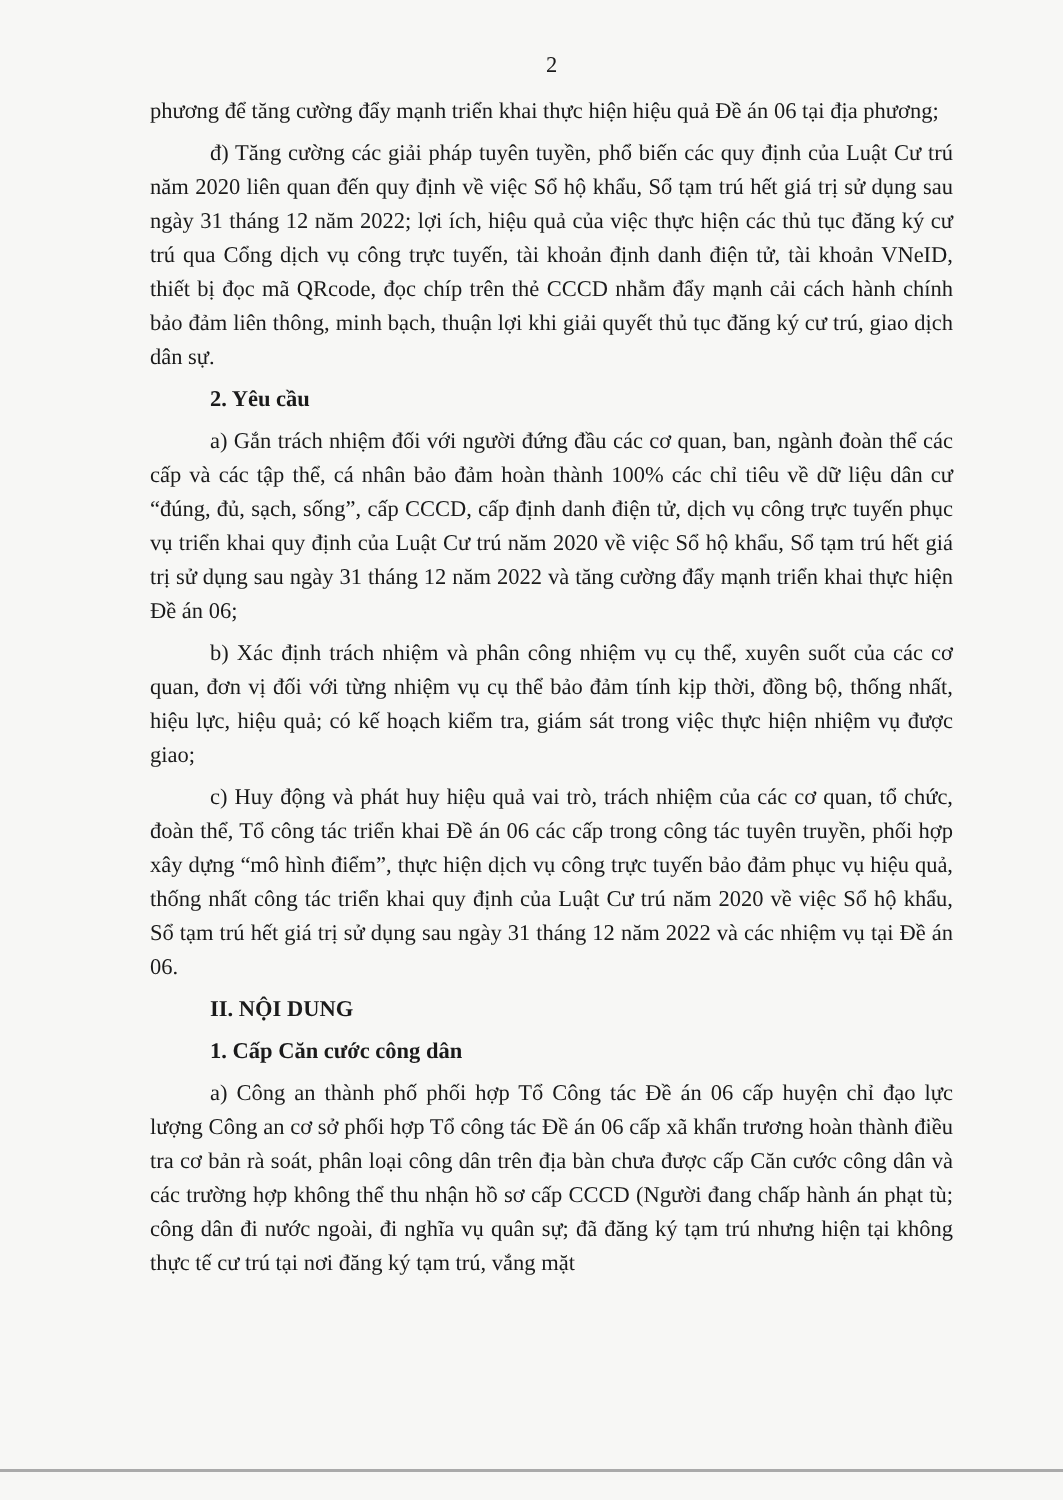2
phương để tăng cường đẩy mạnh triển khai thực hiện hiệu quả Đề án 06 tại địa phương;
đ) Tăng cường các giải pháp tuyên tuyền, phổ biến các quy định của Luật Cư trú năm 2020 liên quan đến quy định về việc Sổ hộ khẩu, Sổ tạm trú hết giá trị sử dụng sau ngày 31 tháng 12 năm 2022; lợi ích, hiệu quả của việc thực hiện các thủ tục đăng ký cư trú qua Cổng dịch vụ công trực tuyến, tài khoản định danh điện tử, tài khoản VNeID, thiết bị đọc mã QRcode, đọc chíp trên thẻ CCCD nhằm đẩy mạnh cải cách hành chính bảo đảm liên thông, minh bạch, thuận lợi khi giải quyết thủ tục đăng ký cư trú, giao dịch dân sự.
2. Yêu cầu
a) Gắn trách nhiệm đối với người đứng đầu các cơ quan, ban, ngành đoàn thể các cấp và các tập thể, cá nhân bảo đảm hoàn thành 100% các chỉ tiêu về dữ liệu dân cư “đúng, đủ, sạch, sống”, cấp CCCD, cấp định danh điện tử, dịch vụ công trực tuyến phục vụ triển khai quy định của Luật Cư trú năm 2020 về việc Sổ hộ khẩu, Sổ tạm trú hết giá trị sử dụng sau ngày 31 tháng 12 năm 2022 và tăng cường đẩy mạnh triển khai thực hiện Đề án 06;
b) Xác định trách nhiệm và phân công nhiệm vụ cụ thể, xuyên suốt của các cơ quan, đơn vị đối với từng nhiệm vụ cụ thể bảo đảm tính kịp thời, đồng bộ, thống nhất, hiệu lực, hiệu quả; có kế hoạch kiểm tra, giám sát trong việc thực hiện nhiệm vụ được giao;
c) Huy động và phát huy hiệu quả vai trò, trách nhiệm của các cơ quan, tổ chức, đoàn thể, Tổ công tác triển khai Đề án 06 các cấp trong công tác tuyên truyền, phối hợp xây dựng “mô hình điểm”, thực hiện dịch vụ công trực tuyến bảo đảm phục vụ hiệu quả, thống nhất công tác triển khai quy định của Luật Cư trú năm 2020 về việc Sổ hộ khẩu, Sổ tạm trú hết giá trị sử dụng sau ngày 31 tháng 12 năm 2022 và các nhiệm vụ tại Đề án 06.
II. NỘI DUNG
1. Cấp Căn cước công dân
a) Công an thành phố phối hợp Tổ Công tác Đề án 06 cấp huyện chỉ đạo lực lượng Công an cơ sở phối hợp Tổ công tác Đề án 06 cấp xã khẩn trương hoàn thành điều tra cơ bản rà soát, phân loại công dân trên địa bàn chưa được cấp Căn cước công dân và các trường hợp không thể thu nhận hồ sơ cấp CCCD (Người đang chấp hành án phạt tù; công dân đi nước ngoài, đi nghĩa vụ quân sự; đã đăng ký tạm trú nhưng hiện tại không thực tế cư trú tại nơi đăng ký tạm trú, vắng mặt